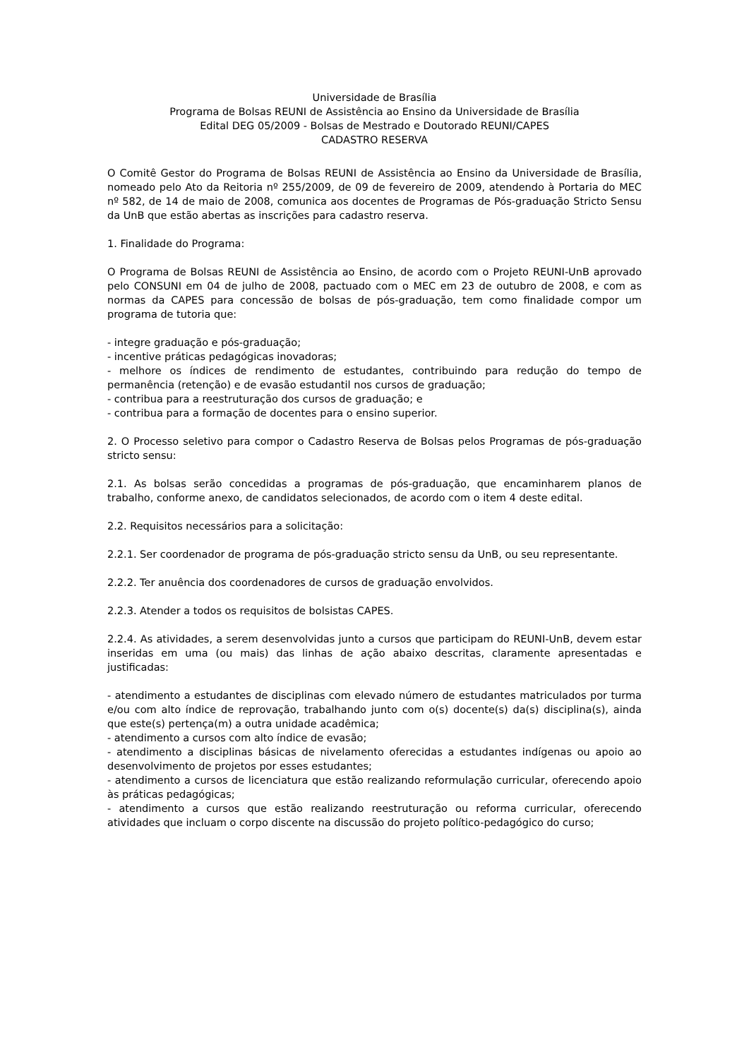Universidade de Brasília
Programa de Bolsas REUNI de Assistência ao Ensino da Universidade de Brasília
Edital DEG 05/2009 - Bolsas de Mestrado e Doutorado REUNI/CAPES
CADASTRO RESERVA
O Comitê Gestor do Programa de Bolsas REUNI de Assistência ao Ensino da Universidade de Brasília, nomeado pelo Ato da Reitoria nº 255/2009, de 09 de fevereiro de 2009, atendendo à Portaria do MEC nº 582, de 14 de maio de 2008, comunica aos docentes de Programas de Pós-graduação Stricto Sensu da UnB que estão abertas as inscrições para cadastro reserva.
1. Finalidade do Programa:
O Programa de Bolsas REUNI de Assistência ao Ensino, de acordo com o Projeto REUNI-UnB aprovado pelo CONSUNI em 04 de julho de 2008, pactuado com o MEC em 23 de outubro de 2008, e com as normas da CAPES para concessão de bolsas de pós-graduação, tem como finalidade compor um programa de tutoria que:
- integre graduação e pós-graduação;
- incentive práticas pedagógicas inovadoras;
- melhore os índices de rendimento de estudantes, contribuindo para redução do tempo de permanência (retenção) e de evasão estudantil nos cursos de graduação;
- contribua para a reestruturação dos cursos de graduação; e
- contribua para a formação de docentes para o ensino superior.
2. O Processo seletivo para compor o Cadastro Reserva de Bolsas pelos Programas de pós-graduação stricto sensu:
2.1. As bolsas serão concedidas a programas de pós-graduação, que encaminharem planos de trabalho, conforme anexo, de candidatos selecionados, de acordo com o item 4 deste edital.
2.2. Requisitos necessários para a solicitação:
2.2.1. Ser coordenador de programa de pós-graduação stricto sensu da UnB, ou seu representante.
2.2.2. Ter anuência dos coordenadores de cursos de graduação envolvidos.
2.2.3. Atender a todos os requisitos de bolsistas CAPES.
2.2.4. As atividades, a serem desenvolvidas junto a cursos que participam do REUNI-UnB, devem estar inseridas em uma (ou mais) das linhas de ação abaixo descritas, claramente apresentadas e justificadas:
- atendimento a estudantes de disciplinas com elevado número de estudantes matriculados por turma e/ou com alto índice de reprovação, trabalhando junto com o(s) docente(s) da(s) disciplina(s), ainda que este(s) pertença(m) a outra unidade acadêmica;
- atendimento a cursos com alto índice de evasão;
- atendimento a disciplinas básicas de nivelamento oferecidas a estudantes indígenas ou apoio ao desenvolvimento de projetos por esses estudantes;
- atendimento a cursos de licenciatura que estão realizando reformulação curricular, oferecendo apoio às práticas pedagógicas;
- atendimento a cursos que estão realizando reestruturação ou reforma curricular, oferecendo atividades que incluam o corpo discente na discussão do projeto político-pedagógico do curso;